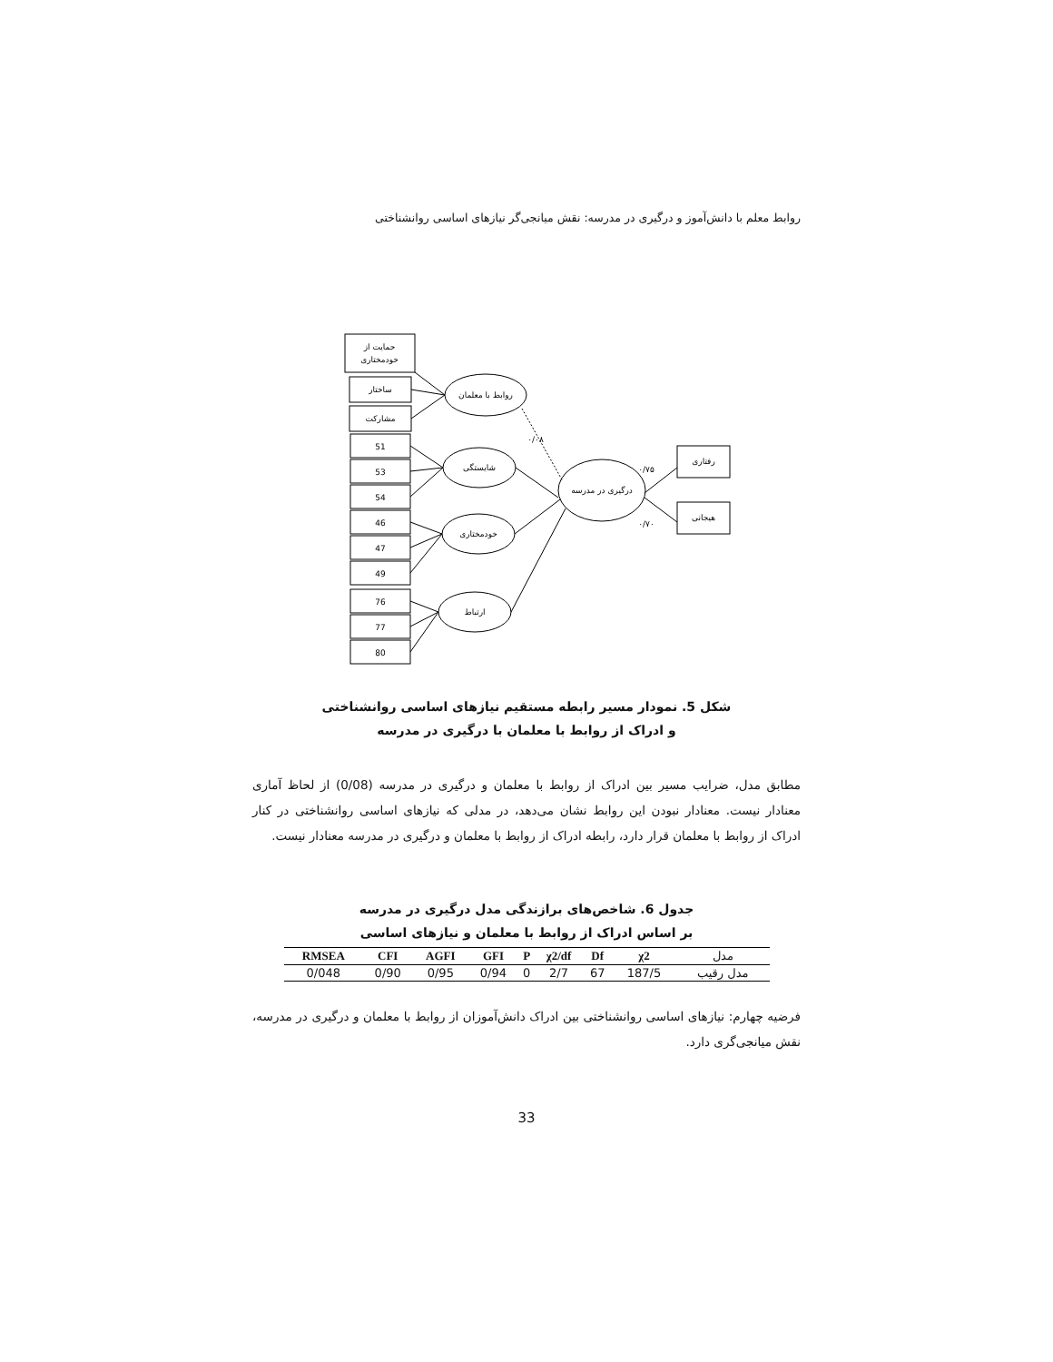روابط معلم با دانش‌آموز و درگیری در مدرسه: نقش میانجی‌گر نیازهای اساسی روانشناختی
حمایت از
خودمختاری
ساختار
مشارکت
51
53
54
46
47
49
76
77
80
روابط با معلمان
شایستگی
خودمختاری
ارتباط
درگیری در مدرسه
رفتاری
هیجانی
۰/۰۸
۰/۷۵
۰/۷۰
شکل 5. نمودار مسیر رابطه مستقیم نیازهای اساسی روانشناختی
و ادراک از روابط با معلمان با درگیری در مدرسه
مطابق مدل، ضرایب مسیر بین ادراک از روابط با معلمان و درگیری در مدرسه (0/08) از لحاظ آماری معنادار نیست. معنادار نبودن این روابط نشان می‌دهد، در مدلی که نیازهای اساسی روانشناختی در کنار ادراک از روابط با معلمان قرار دارد، رابطه ادراک از روابط با معلمان و درگیری در مدرسه معنادار نیست.
جدول 6. شاخص‌های برازندگی مدل درگیری در مدرسه
بر اساس ادراک از روابط با معلمان و نیازهای اساسی
| RMSEA | CFI | AGFI | GFI | P | χ2/df | Df | χ2 | مدل |
| --- | --- | --- | --- | --- | --- | --- | --- | --- |
| 0/048 | 0/90 | 0/95 | 0/94 | 0 | 2/7 | 67 | 187/5 | مدل رقیب |
فرضیه چهارم: نیازهای اساسی روانشناختی بین ادراک دانش‌آموزان از روابط با معلمان و درگیری در مدرسه، نقش میانجی‌گری دارد.
33